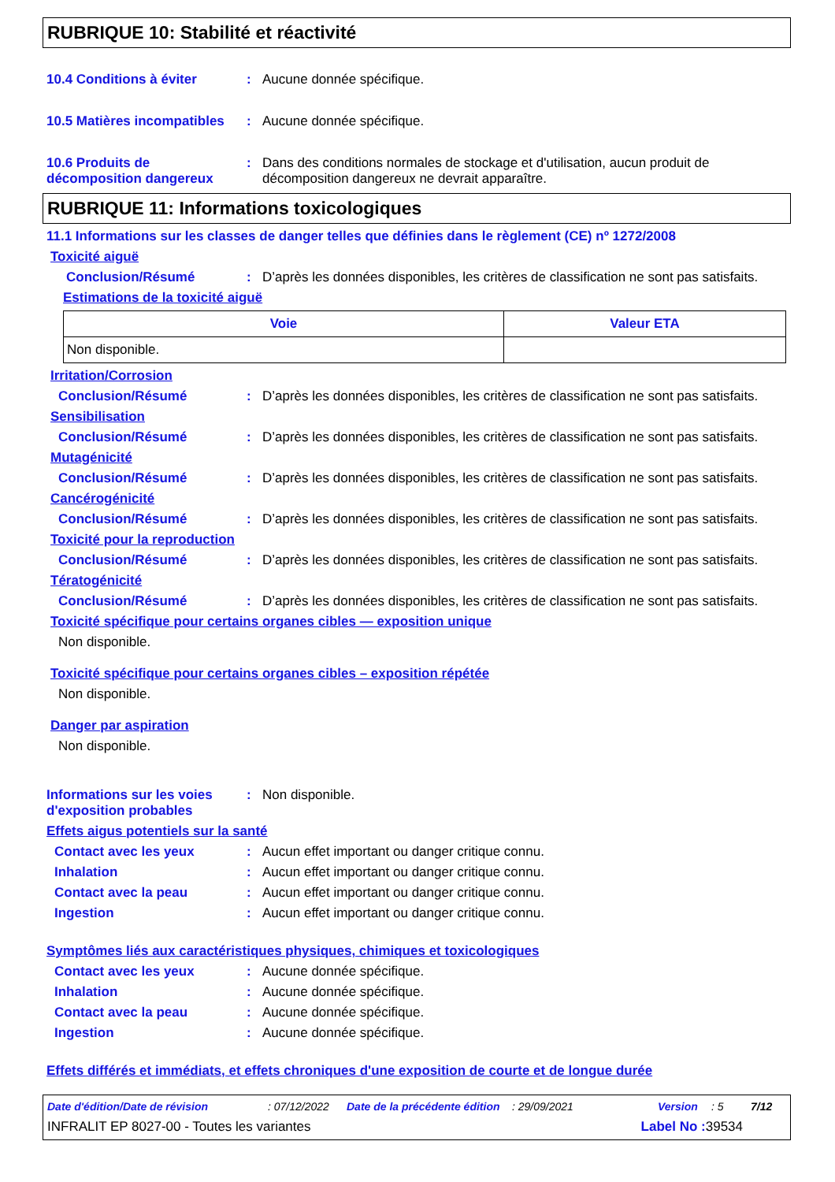RUBRIQUE 10: Stabilité et réactivité
10.4 Conditions à éviter : Aucune donnée spécifique.
10.5 Matières incompatibles
: Aucune donnée spécifique.
10.6 Produits de décomposition dangereux
: Dans des conditions normales de stockage et d'utilisation, aucun produit de décomposition dangereux ne devrait apparaître.
RUBRIQUE 11: Informations toxicologiques
11.1 Informations sur les classes de danger telles que définies dans le règlement (CE) nº 1272/2008
Toxicité aiguë
Conclusion/Résumé : D’après les données disponibles, les critères de classification ne sont pas satisfaits.
Estimations de la toxicité aiguë
| Voie | Valeur ETA |
| --- | --- |
| Non disponible. | |
Irritation/Corrosion
Conclusion/Résumé : D’après les données disponibles, les critères de classification ne sont pas satisfaits.
Sensibilisation
Conclusion/Résumé : D’après les données disponibles, les critères de classification ne sont pas satisfaits.
Mutagénicité
Conclusion/Résumé : D’après les données disponibles, les critères de classification ne sont pas satisfaits.
Cancérogénicité
Conclusion/Résumé : D’après les données disponibles, les critères de classification ne sont pas satisfaits.
Toxicité pour la reproduction
Conclusion/Résumé : D’après les données disponibles, les critères de classification ne sont pas satisfaits.
Tératogénicité
Conclusion/Résumé : D’après les données disponibles, les critères de classification ne sont pas satisfaits.
Toxicité spécifique pour certains organes cibles — exposition unique
Non disponible.
Toxicité spécifique pour certains organes cibles – exposition répétée
Non disponible.
Danger par aspiration
Non disponible.
Informations sur les voies d'exposition probables
: Non disponible.
Effets aigus potentiels sur la santé
Contact avec les yeux : Aucun effet important ou danger critique connu.
Inhalation : Aucun effet important ou danger critique connu.
Contact avec la peau : Aucun effet important ou danger critique connu.
Ingestion : Aucun effet important ou danger critique connu.
Symptômes liés aux caractéristiques physiques, chimiques et toxicologiques
Contact avec les yeux : Aucune donnée spécifique.
Inhalation : Aucune donnée spécifique.
Contact avec la peau : Aucune donnée spécifique.
Ingestion : Aucune donnée spécifique.
Effets différés et immédiats, et effets chroniques d'une exposition de courte et de longue durée
Date d'édition/Date de révision: 07/12/2022 Date de la précédente édition: 29/09/2021 Version: 5 7/12
INFRALIT EP 8027-00 - Toutes les variantes Label No : 39534